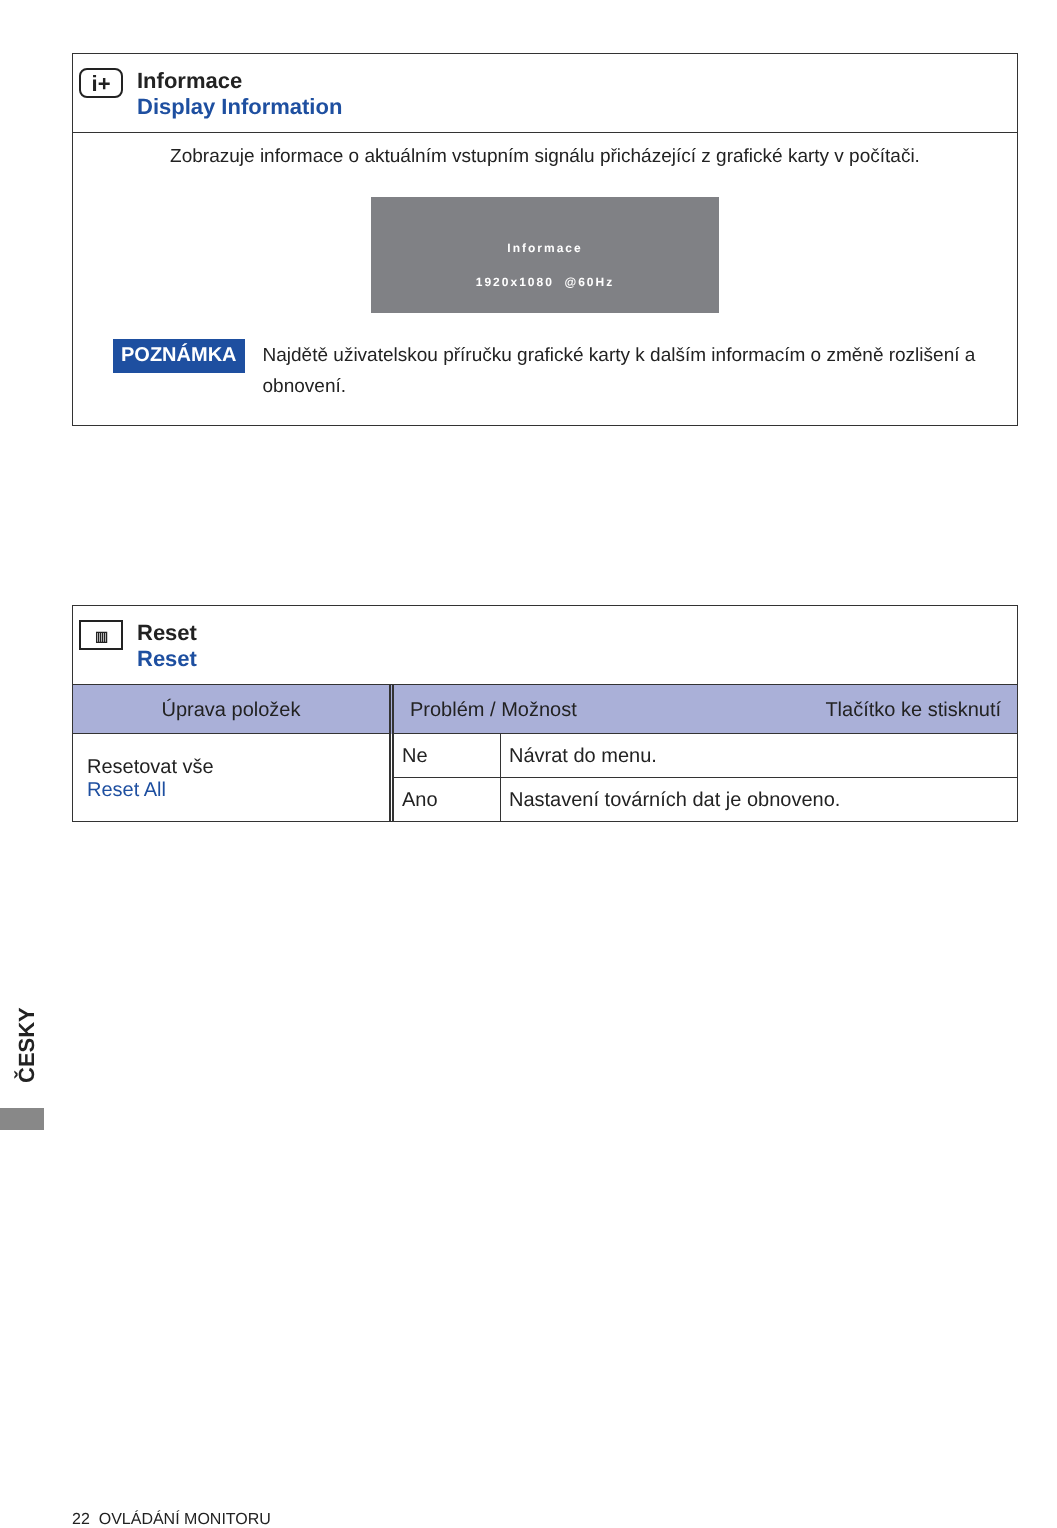i+
Informace
Display Information
Zobrazuje informace o aktuálním vstupním signálu přicházející z grafické karty v počítači.
Informace
1920x1080 @60Hz
POZNÁMKA Najdětě uživatelskou příručku grafické karty k dalším informacím o změně rozlišení a obnovení.
▥
Reset
Reset
| Úprava položek | Problém / Možnost Tlačítko ke stisknutí | |
| --- | --- | --- |
| Resetovat vše Reset All | Ne | Návrat do menu. |
| | Ano | Nastavení továrních dat je obnoveno. |
ČESKY
22 OVLÁDÁNÍ MONITORU